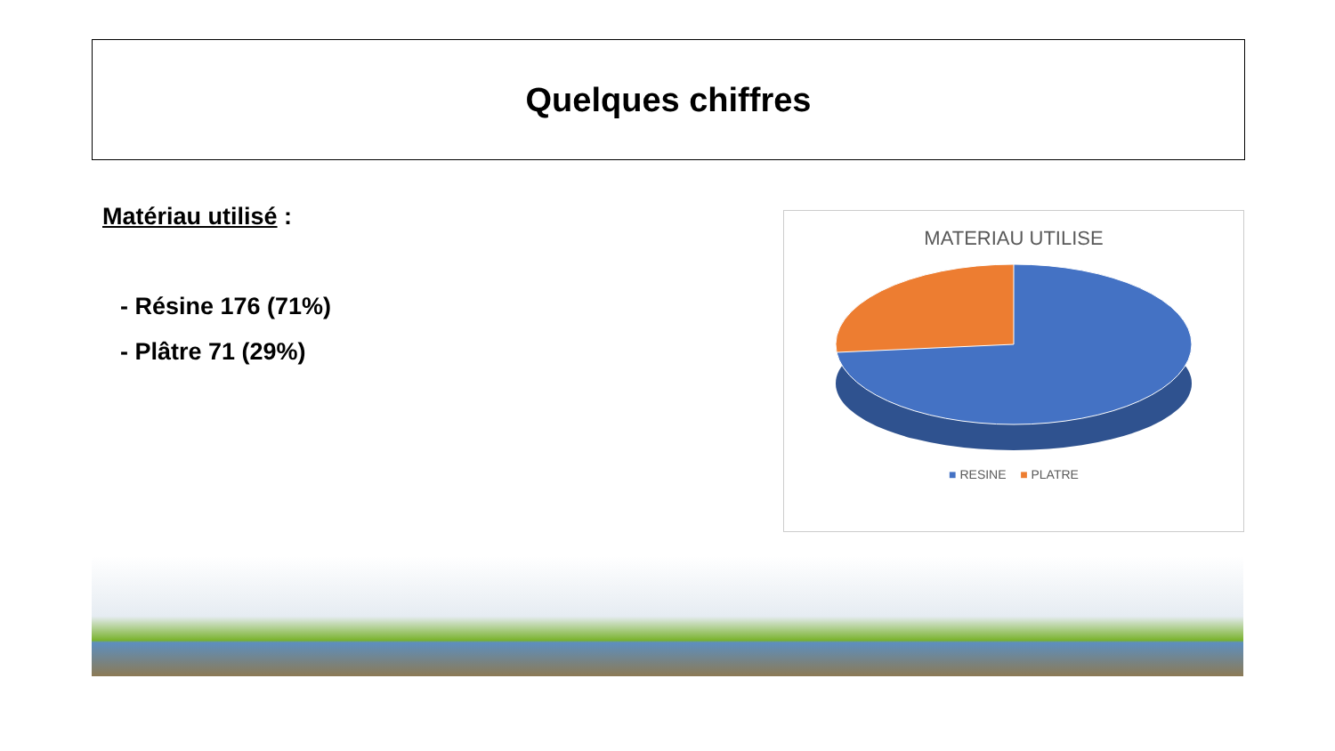Quelques chiffres
Matériau utilisé :
- Résine 176 (71%)
- Plâtre 71 (29%)
MATERIAU UTILISE
■ RESINE ■ PLATRE